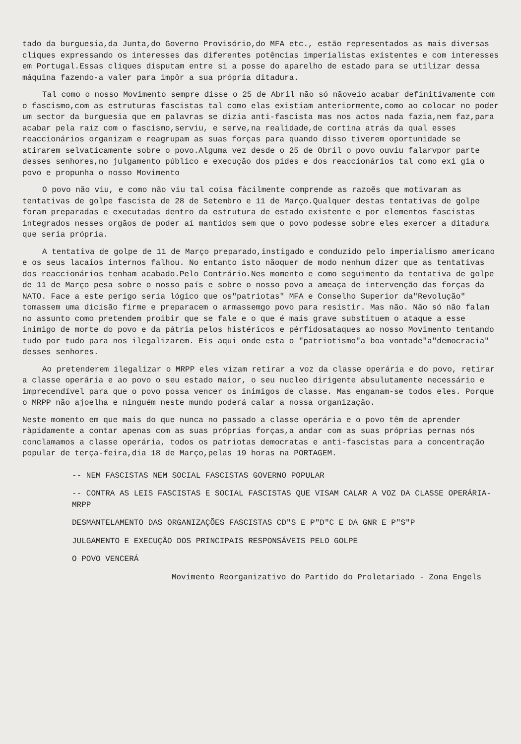tado da burguesia,da Junta,do Governo Provisório,do MFA etc., estão representados as mais diversas cliques expressando os interesses das diferentes potências imperialistas existentes e com interesses em Portugal.Essas cliques disputam entre si a posse do aparelho de estado para se utilizar dessa máquina fazendo-a valer para impôr a sua própria ditadura.
Tal como o nosso Movimento sempre disse o 25 de Abril não só nãoveio acabar definitivamente com o fascismo,com as estruturas fascistas tal como elas existiam anteriormente,como ao colocar no poder um sector da burguesia que em palavras se dizia anti-fascista mas nos actos nada fazia,nem faz,para acabar pela raiz com o fascismo,serviu, e serve,na realidade,de cortina atrás da qual esses reaccionários organizam e reagrupam as suas forças para quando disso tiverem oportunidade se atirarem selvaticamente sobre o povo.Alguma vez desde o 25 de Obril o povo ouviu falarvpor parte desses senhores,no julgamento público e execução dos pides e dos reaccionários tal como exi gia o povo e propunha o nosso Movimento
O povo não viu, e como não viu tal coisa fàcilmente comprende as razoẽs que motivaram as tentativas de golpe fascista de 28 de Setembro e 11 de Março.Qualquer destas tentativas de golpe foram preparadas e executadas dentro da estrutura de estado existente e por elementos fascistas integrados nesses orgãos de poder aí mantidos sem que o povo podesse sobre eles exercer a ditadura que seria própria.
A tentativa de golpe de 11 de Março preparado,instigado e conduzido pelo imperialismo americano e os seus lacaios internos falhou. No entanto isto nãoquer de modo nenhum dizer que as tentativas dos reaccionários tenham acabado.Pelo Contrário.Nes momento e como seguimento da tentativa de golpe de 11 de Março pesa sobre o nosso país e sobre o nosso povo a ameaça de intervenção das forças da NATO. Face a este perigo seria lógico que os"patriotas" MFA e Conselho Superior da"Revolução" tomassem uma dicisão firme e preparacem o armassemgo povo para resistir. Mas não. Não só não falam no assunto como pretendem proibir que se fale e o que é mais grave substituem o ataque a esse inimigo de morte do povo e da pátria pelos histéricos e pérfidosataques ao nosso Movimento tentando tudo por tudo para nos ilegalizarem. Eis aqui onde esta o "patriotismo"a boa vontade"a"democracia" desses senhores.
Ao pretenderem ilegalizar o MRPP eles vizam retirar a voz da classe operária e do povo, retirar a classe operária e ao povo o seu estado maior, o seu nucleo dirigente absulutamente necessário e imprecendível para que o povo possa vencer os inimigos de classe. Mas enganam-se todos eles. Porque o MRPP não ajoelha e ninguém neste mundo poderá calar a nossa organização.
Neste momento em que mais do que nunca no passado a classe operária e o povo têm de aprender ràpidamente a contar apenas com as suas próprias forças,a andar com as suas próprias pernas nós conclamamos a classe operária, todos os patriotas democratas e anti-fascistas para a concentração popular de terça-feira,dia 18 de Março,pelas 19 horas na PORTAGEM.
-- NEM FASCISTAS NEM SOCIAL FASCISTAS GOVERNO POPULAR
-- CONTRA AS LEIS FASCISTAS E SOCIAL FASCISTAS QUE VISAM CALAR A VOZ DA CLASSE OPERÁRIA-MRPP
DESMANTELAMENTO DAS ORGANIZAÇÕES FASCISTAS CD"S E P"D"C E DA GNR E P"S"P
JULGAMENTO E EXECUÇÃO DOS PRINCIPAIS RESPONSÁVEIS PELO GOLPE
O POVO VENCERÁ
Movimento Reorganizativo do Partido do Proletariado - Zona Engels